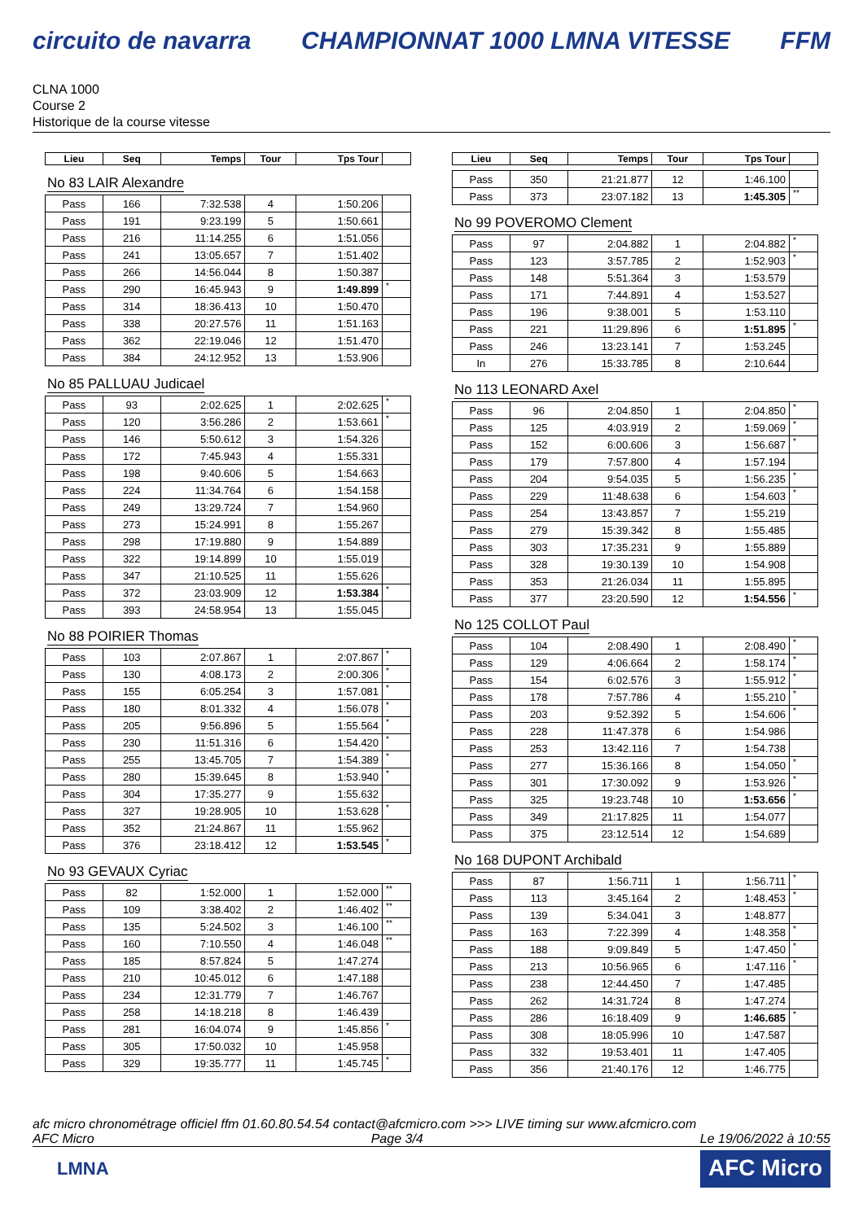circuito de navarra CHAMPIONNAT 1000 LMNA VITESSE FFM
CLNA 1000
Course 2
Historique de la course vitesse
| Lieu | Seq | Temps | Tour | Tps Tour | |
| --- | --- | --- | --- | --- | --- |
No 83 LAIR Alexandre
| Pass | 166 | 7:32.538 | 4 | 1:50.206 | |
| Pass | 191 | 9:23.199 | 5 | 1:50.661 | |
| Pass | 216 | 11:14.255 | 6 | 1:51.056 | |
| Pass | 241 | 13:05.657 | 7 | 1:51.402 | |
| Pass | 266 | 14:56.044 | 8 | 1:50.387 | |
| Pass | 290 | 16:45.943 | 9 | 1:49.899 | * |
| Pass | 314 | 18:36.413 | 10 | 1:50.470 | |
| Pass | 338 | 20:27.576 | 11 | 1:51.163 | |
| Pass | 362 | 22:19.046 | 12 | 1:51.470 | |
| Pass | 384 | 24:12.952 | 13 | 1:53.906 | |
No 85 PALLUAU Judicael
| Pass | 93 | 2:02.625 | 1 | 2:02.625 | * |
| Pass | 120 | 3:56.286 | 2 | 1:53.661 | * |
| Pass | 146 | 5:50.612 | 3 | 1:54.326 | |
| Pass | 172 | 7:45.943 | 4 | 1:55.331 | |
| Pass | 198 | 9:40.606 | 5 | 1:54.663 | |
| Pass | 224 | 11:34.764 | 6 | 1:54.158 | |
| Pass | 249 | 13:29.724 | 7 | 1:54.960 | |
| Pass | 273 | 15:24.991 | 8 | 1:55.267 | |
| Pass | 298 | 17:19.880 | 9 | 1:54.889 | |
| Pass | 322 | 19:14.899 | 10 | 1:55.019 | |
| Pass | 347 | 21:10.525 | 11 | 1:55.626 | |
| Pass | 372 | 23:03.909 | 12 | 1:53.384 | * |
| Pass | 393 | 24:58.954 | 13 | 1:55.045 | |
No 88 POIRIER Thomas
| Pass | 103 | 2:07.867 | 1 | 2:07.867 | * |
| Pass | 130 | 4:08.173 | 2 | 2:00.306 | * |
| Pass | 155 | 6:05.254 | 3 | 1:57.081 | * |
| Pass | 180 | 8:01.332 | 4 | 1:56.078 | * |
| Pass | 205 | 9:56.896 | 5 | 1:55.564 | * |
| Pass | 230 | 11:51.316 | 6 | 1:54.420 | * |
| Pass | 255 | 13:45.705 | 7 | 1:54.389 | * |
| Pass | 280 | 15:39.645 | 8 | 1:53.940 | * |
| Pass | 304 | 17:35.277 | 9 | 1:55.632 | |
| Pass | 327 | 19:28.905 | 10 | 1:53.628 | * |
| Pass | 352 | 21:24.867 | 11 | 1:55.962 | |
| Pass | 376 | 23:18.412 | 12 | 1:53.545 | * |
No 93 GEVAUX Cyriac
| Pass | 82 | 1:52.000 | 1 | 1:52.000 | ** |
| Pass | 109 | 3:38.402 | 2 | 1:46.402 | ** |
| Pass | 135 | 5:24.502 | 3 | 1:46.100 | ** |
| Pass | 160 | 7:10.550 | 4 | 1:46.048 | ** |
| Pass | 185 | 8:57.824 | 5 | 1:47.274 | |
| Pass | 210 | 10:45.012 | 6 | 1:47.188 | |
| Pass | 234 | 12:31.779 | 7 | 1:46.767 | |
| Pass | 258 | 14:18.218 | 8 | 1:46.439 | |
| Pass | 281 | 16:04.074 | 9 | 1:45.856 | * |
| Pass | 305 | 17:50.032 | 10 | 1:45.958 | |
| Pass | 329 | 19:35.777 | 11 | 1:45.745 | * |
| Lieu | Seq | Temps | Tour | Tps Tour | |
| --- | --- | --- | --- | --- | --- |
| Pass | 350 | 21:21.877 | 12 | 1:46.100 | |
| Pass | 373 | 23:07.182 | 13 | 1:45.305 | ** |
No 99 POVEROMO Clement
| Pass | 97 | 2:04.882 | 1 | 2:04.882 | * |
| Pass | 123 | 3:57.785 | 2 | 1:52.903 | * |
| Pass | 148 | 5:51.364 | 3 | 1:53.579 | |
| Pass | 171 | 7:44.891 | 4 | 1:53.527 | |
| Pass | 196 | 9:38.001 | 5 | 1:53.110 | |
| Pass | 221 | 11:29.896 | 6 | 1:51.895 | * |
| Pass | 246 | 13:23.141 | 7 | 1:53.245 | |
| In | 276 | 15:33.785 | 8 | 2:10.644 | |
No 113 LEONARD Axel
| Pass | 96 | 2:04.850 | 1 | 2:04.850 | * |
| Pass | 125 | 4:03.919 | 2 | 1:59.069 | * |
| Pass | 152 | 6:00.606 | 3 | 1:56.687 | * |
| Pass | 179 | 7:57.800 | 4 | 1:57.194 | |
| Pass | 204 | 9:54.035 | 5 | 1:56.235 | * |
| Pass | 229 | 11:48.638 | 6 | 1:54.603 | * |
| Pass | 254 | 13:43.857 | 7 | 1:55.219 | |
| Pass | 279 | 15:39.342 | 8 | 1:55.485 | |
| Pass | 303 | 17:35.231 | 9 | 1:55.889 | |
| Pass | 328 | 19:30.139 | 10 | 1:54.908 | |
| Pass | 353 | 21:26.034 | 11 | 1:55.895 | |
| Pass | 377 | 23:20.590 | 12 | 1:54.556 | * |
No 125 COLLOT Paul
| Pass | 104 | 2:08.490 | 1 | 2:08.490 | * |
| Pass | 129 | 4:06.664 | 2 | 1:58.174 | * |
| Pass | 154 | 6:02.576 | 3 | 1:55.912 | * |
| Pass | 178 | 7:57.786 | 4 | 1:55.210 | * |
| Pass | 203 | 9:52.392 | 5 | 1:54.606 | * |
| Pass | 228 | 11:47.378 | 6 | 1:54.986 | |
| Pass | 253 | 13:42.116 | 7 | 1:54.738 | |
| Pass | 277 | 15:36.166 | 8 | 1:54.050 | * |
| Pass | 301 | 17:30.092 | 9 | 1:53.926 | * |
| Pass | 325 | 19:23.748 | 10 | 1:53.656 | * |
| Pass | 349 | 21:17.825 | 11 | 1:54.077 | |
| Pass | 375 | 23:12.514 | 12 | 1:54.689 | |
No 168 DUPONT Archibald
| Pass | 87 | 1:56.711 | 1 | 1:56.711 | * |
| Pass | 113 | 3:45.164 | 2 | 1:48.453 | * |
| Pass | 139 | 5:34.041 | 3 | 1:48.877 | |
| Pass | 163 | 7:22.399 | 4 | 1:48.358 | * |
| Pass | 188 | 9:09.849 | 5 | 1:47.450 | * |
| Pass | 213 | 10:56.965 | 6 | 1:47.116 | * |
| Pass | 238 | 12:44.450 | 7 | 1:47.485 | |
| Pass | 262 | 14:31.724 | 8 | 1:47.274 | |
| Pass | 286 | 16:18.409 | 9 | 1:46.685 | * |
| Pass | 308 | 18:05.996 | 10 | 1:47.587 | |
| Pass | 332 | 19:53.401 | 11 | 1:47.405 | |
| Pass | 356 | 21:40.176 | 12 | 1:46.775 | |
afc micro chronométrage officiel ffm 01.60.80.54.54 contact@afcmicro.com >>> LIVE timing sur www.afcmicro.com
AFC Micro Page 3/4 Le 19/06/2022 à 10:55
LMNA
AFC Micro